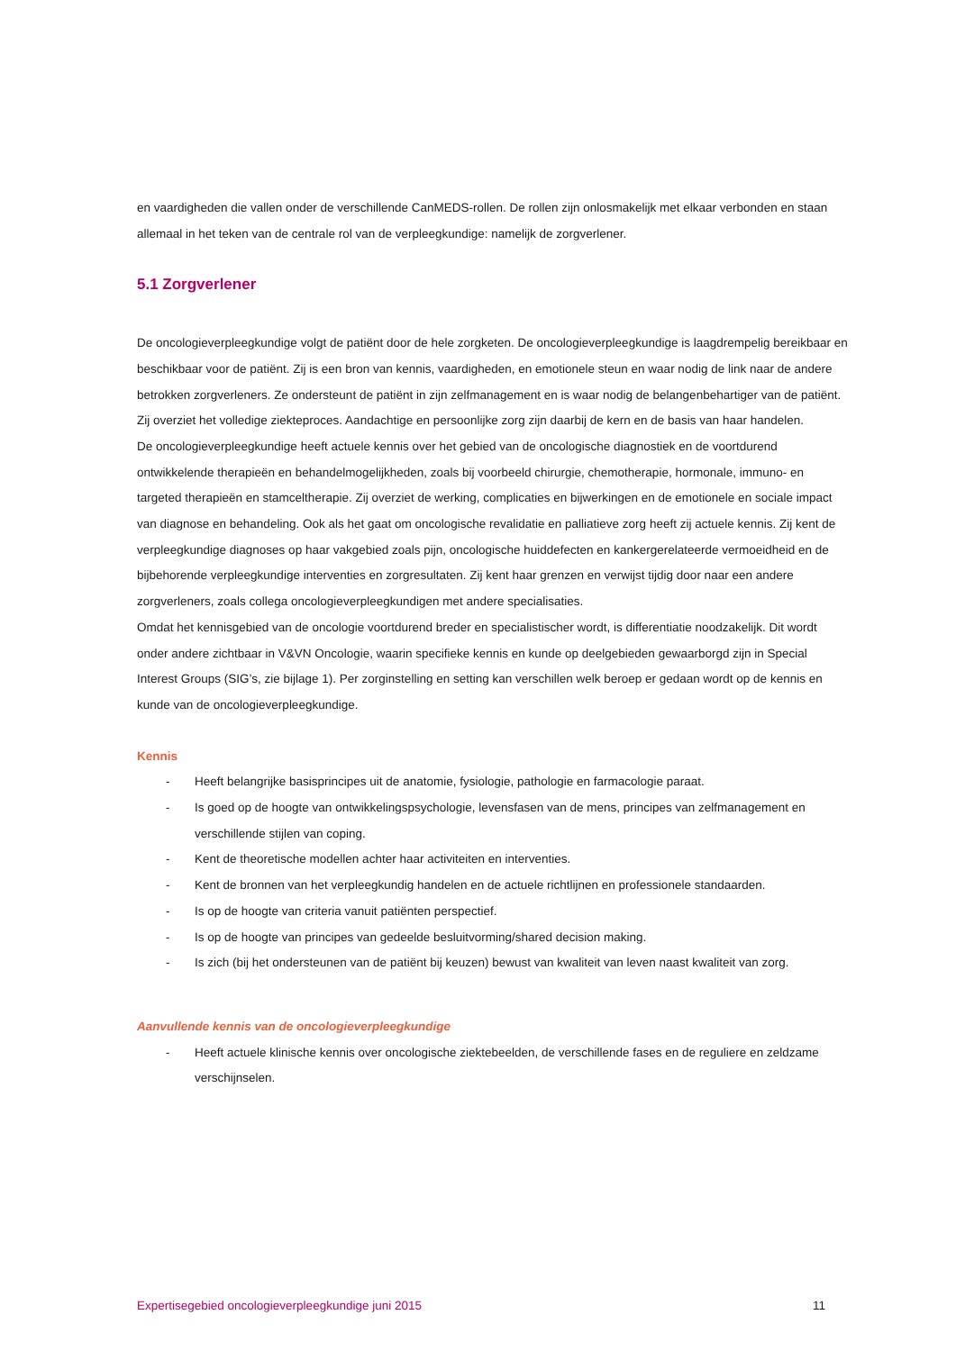en vaardigheden die vallen onder de verschillende CanMEDS-rollen. De rollen zijn onlosmakelijk met elkaar verbonden en staan allemaal in het teken van de centrale rol van de verpleegkundige: namelijk de zorgverlener.
5.1 Zorgverlener
De oncologieverpleegkundige volgt de patiënt door de hele zorgketen. De oncologieverpleegkundige is laagdrempelig bereikbaar en beschikbaar voor de patiënt. Zij is een bron van kennis, vaardigheden, en emotionele steun en waar nodig de link naar de andere betrokken zorgverleners. Ze ondersteunt de patiënt in zijn zelfmanagement en is waar nodig de belangenbehartiger van de patiënt. Zij overziet het volledige ziekteproces. Aandachtige en persoonlijke zorg zijn daarbij de kern en de basis van haar handelen.
De oncologieverpleegkundige heeft actuele kennis over het gebied van de oncologische diagnostiek en de voortdurend ontwikkelende therapieën en behandelmogelijkheden, zoals bij voorbeeld chirurgie, chemotherapie, hormonale, immuno- en targeted therapieën en stamceltherapie. Zij overziet de werking, complicaties en bijwerkingen en de emotionele en sociale impact van diagnose en behandeling. Ook als het gaat om oncologische revalidatie en palliatieve zorg heeft zij actuele kennis. Zij kent de verpleegkundige diagnoses op haar vakgebied zoals pijn, oncologische huiddefecten en kankergerelateerde vermoeidheid en de bijbehorende verpleegkundige interventies en zorgresultaten. Zij kent haar grenzen en verwijst tijdig door naar een andere zorgverleners, zoals collega oncologieverpleegkundigen met andere specialisaties.
Omdat het kennisgebied van de oncologie voortdurend breder en specialistischer wordt, is differentiatie noodzakelijk. Dit wordt onder andere zichtbaar in V&VN Oncologie, waarin specifieke kennis en kunde op deelgebieden gewaarborgd zijn in Special Interest Groups (SIG’s, zie bijlage 1). Per zorginstelling en setting kan verschillen welk beroep er gedaan wordt op de kennis en kunde van de oncologieverpleegkundige.
Kennis
- Heeft belangrijke basisprincipes uit de anatomie, fysiologie, pathologie en farmacologie paraat.
- Is goed op de hoogte van ontwikkelingspsychologie, levensfasen van de mens, principes van zelfmanagement en verschillende stijlen van coping.
- Kent de theoretische modellen achter haar activiteiten en interventies.
- Kent de bronnen van het verpleegkundig handelen en de actuele richtlijnen en professionele standaarden.
- Is op de hoogte van criteria vanuit patiënten perspectief.
- Is op de hoogte van principes van gedeelde besluitvorming/shared decision making.
- Is zich (bij het ondersteunen van de patiënt bij keuzen) bewust van kwaliteit van leven naast kwaliteit van zorg.
Aanvullende kennis van de oncologieverpleegkundige
- Heeft actuele klinische kennis over oncologische ziektebeelden, de verschillende fases en de reguliere en zeldzame verschijnselen.
Expertisegebied oncologieverpleegkundige juni 2015 11